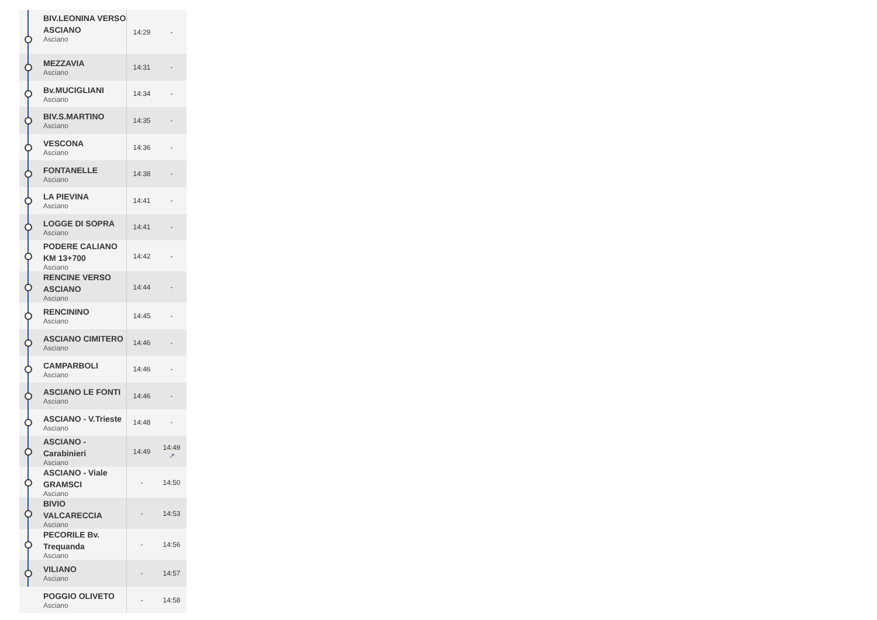| | BIV.LEONINA VERSO ASCIANO Asciano | 14:29 | - |
| | MEZZAVIA Asciano | 14:31 | - |
| | Bv.MUCIGLIANI Asciano | 14:34 | - |
| | BIV.S.MARTINO Asciano | 14:35 | - |
| | VESCONA Asciano | 14:36 | - |
| | FONTANELLE Asciano | 14:38 | - |
| | LA PIEVINA Asciano | 14:41 | - |
| | LOGGE DI SOPRA Asciano | 14:41 | - |
| | PODERE CALIANO KM 13+700 Asciano | 14:42 | - |
| | RENCINE VERSO ASCIANO Asciano | 14:44 | - |
| | RENCININO Asciano | 14:45 | - |
| | ASCIANO CIMITERO Asciano | 14:46 | - |
| | CAMPARBOLI Asciano | 14:46 | - |
| | ASCIANO LE FONTI Asciano | 14:46 | - |
| | ASCIANO - V.Trieste Asciano | 14:48 | - |
| | ASCIANO - Carabinieri Asciano | 14:49 | 14:49 ↗ |
| | ASCIANO - Viale GRAMSCI Asciano | - | 14:50 |
| | BIVIO VALCARECCIA Asciano | - | 14:53 |
| | PECORILE Bv. Trequanda Asciano | - | 14:56 |
| | VILIANO Asciano | - | 14:57 |
| | POGGIO OLIVETO Asciano | - | 14:58 |